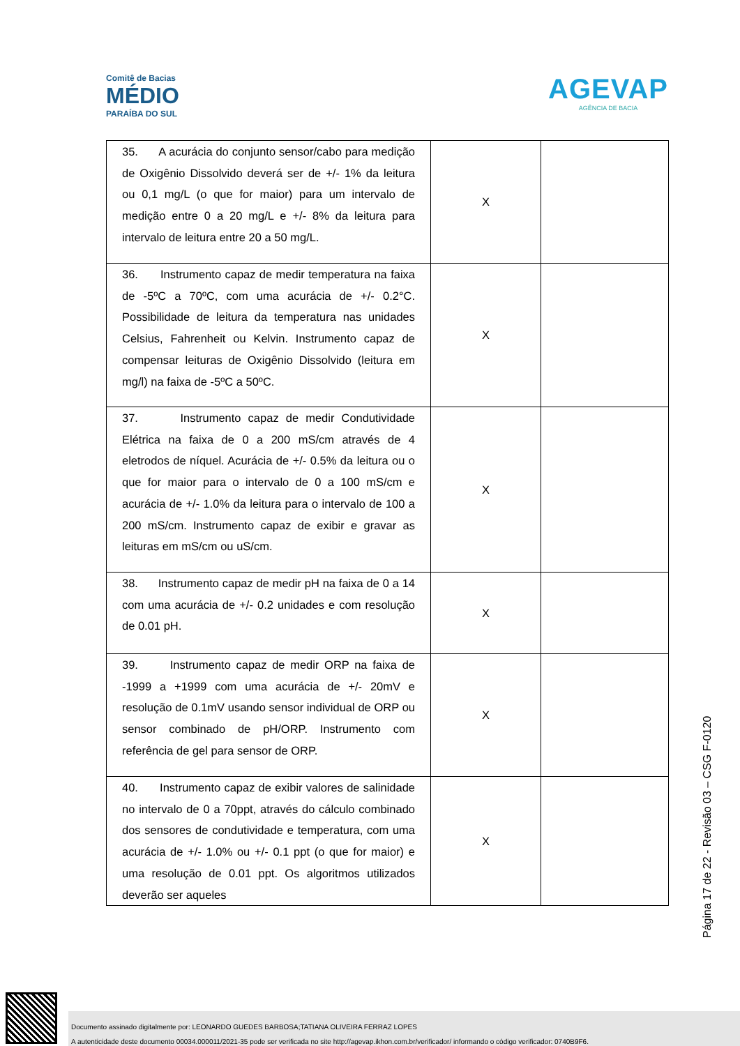Comitê de Bacias
MÉDIO
PARAÍBA DO SUL
AGEVAP
AGÊNCIA DE BACIA
| 35. A acurácia do conjunto sensor/cabo para medição de Oxigênio Dissolvido deverá ser de +/- 1% da leitura ou 0,1 mg/L (o que for maior) para um intervalo de medição entre 0 a 20 mg/L e +/- 8% da leitura para intervalo de leitura entre 20 a 50 mg/L. | X | |
| 36. Instrumento capaz de medir temperatura na faixa de -5ºC a 70ºC, com uma acurácia de +/- 0.2°C. Possibilidade de leitura da temperatura nas unidades Celsius, Fahrenheit ou Kelvin. Instrumento capaz de compensar leituras de Oxigênio Dissolvido (leitura em mg/l) na faixa de -5ºC a 50ºC. | X | |
| 37. Instrumento capaz de medir Condutividade Elétrica na faixa de 0 a 200 mS/cm através de 4 eletrodos de níquel. Acurácia de +/- 0.5% da leitura ou o que for maior para o intervalo de 0 a 100 mS/cm e acurácia de +/- 1.0% da leitura para o intervalo de 100 a 200 mS/cm. Instrumento capaz de exibir e gravar as leituras em mS/cm ou uS/cm. | X | |
| 38. Instrumento capaz de medir pH na faixa de 0 a 14 com uma acurácia de +/- 0.2 unidades e com resolução de 0.01 pH. | X | |
| 39. Instrumento capaz de medir ORP na faixa de -1999 a +1999 com uma acurácia de +/- 20mV e resolução de 0.1mV usando sensor individual de ORP ou sensor combinado de pH/ORP. Instrumento com referência de gel para sensor de ORP. | X | |
| 40. Instrumento capaz de exibir valores de salinidade no intervalo de 0 a 70ppt, através do cálculo combinado dos sensores de condutividade e temperatura, com uma acurácia de +/- 1.0% ou +/- 0.1 ppt (o que for maior) e uma resolução de 0.01 ppt. Os algoritmos utilizados deverão ser aqueles | X | |
Página 17 de 22 - Revisão 03 – CSG F-0120
Documento assinado digitalmente por: LEONARDO GUEDES BARBOSA;TATIANA OLIVEIRA FERRAZ LOPES
A autenticidade deste documento 00034.000011/2021-35 pode ser verificada no site http://agevap.ikhon.com.br/verificador/ informando o código verificador: 0740B9F6.